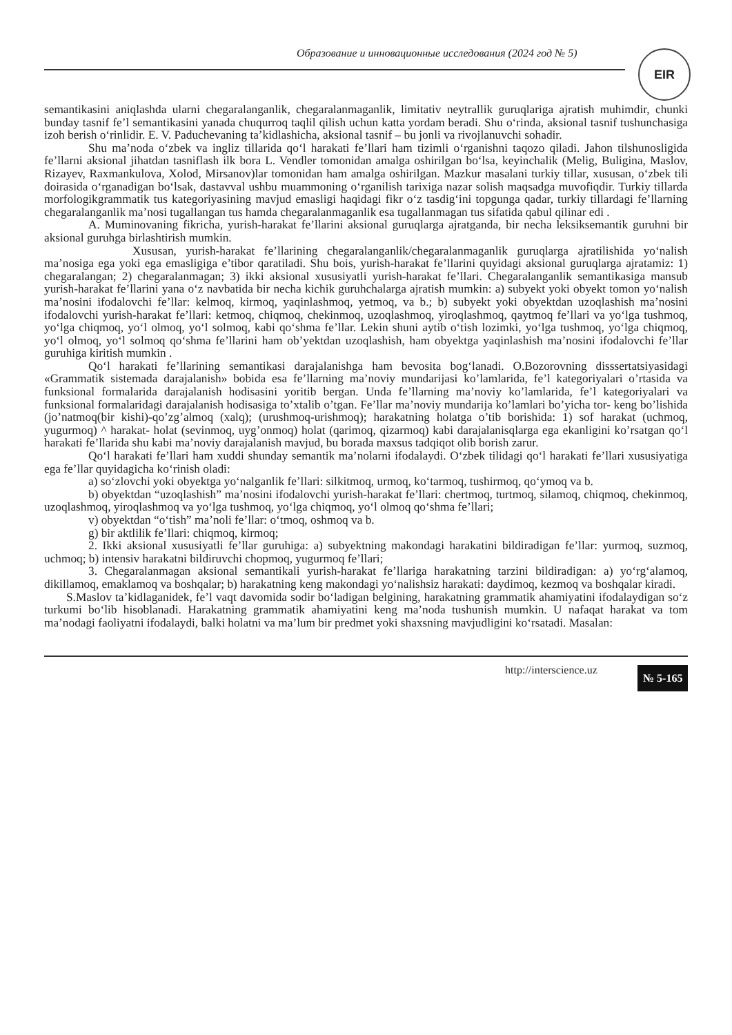Образование и инновационные исследования (2024 год № 5)
EIR
semantikasini aniqlashda ularni chegaralanganlik, chegaralanmaganlik, limitativ neytrallik guruqlariga ajratish muhimdir, chunki bunday tasnif fe’l semantikasini yanada chuqurroq taqlil qilish uchun katta yordam beradi. Shu o‘rinda, aksional tasnif tushunchasiga izoh berish o‘rinlidir. E. V. Paduchevaning ta’kidlashicha, aksional tasnif – bu jonli va rivojlanuvchi sohadir.
Shu ma’noda o‘zbek va ingliz tillarida qo‘l harakati fe’llari ham tizimli o‘rganishni taqozo qiladi. Jahon tilshunosligida fe’llarni aksional jihatdan tasniflash ilk bora L. Vendler tomonidan amalga oshirilgan bo‘lsa, keyinchalik (Melig, Buligina, Maslov, Rizayev, Raxmankulova, Xolod, Mirsanov)lar tomonidan ham amalga oshirilgan. Mazkur masalani turkiy tillar, xususan, o‘zbek tili doirasida o‘rganadigan bo‘lsak, dastavval ushbu muammoning o‘rganilish tarixiga nazar solish maqsadga muvofiqdir. Turkiy tillarda morfologikgrammatik tus kategoriyasining mavjud emasligi haqidagi fikr o‘z tasdig‘ini topgunga qadar, turkiy tillardagi fe’llarning chegaralanganlik ma’nosi tugallangan tus hamda chegaralanmaganlik esa tugallanmagan tus sifatida qabul qilinar edi .
A. Muminovaning fikricha, yurish-harakat fe’llarini aksional guruqlarga ajratganda, bir necha leksiksemantik guruhni bir aksional guruhga birlashtirish mumkin.
Xususan, yurish-harakat fe’llarining chegaralanganlik/chegaralanmaganlik guruqlarga ajratilishida yo‘nalish ma’nosiga ega yoki ega emasligiga e’tibor qaratiladi. Shu bois, yurish-harakat fe’llarini quyidagi aksional guruqlarga ajratamiz: 1) chegaralangan; 2) chegaralanmagan; 3) ikki aksional xususiyatli yurish-harakat fe’llari. Chegaralanganlik semantikasiga mansub yurish-harakat fe’llarini yana o‘z navbatida bir necha kichik guruhchalarga ajratish mumkin: a) subyekt yoki obyekt tomon yo‘nalish ma’nosini ifodalovchi fe’llar: kelmoq, kirmoq, yaqinlashmoq, yetmoq, va b.; b) subyekt yoki obyektdan uzoqlashish ma’nosini ifodalovchi yurish-harakat fe’llari: ketmoq, chiqmoq, chekinmoq, uzoqlashmoq, yiroqlashmoq, qaytmoq fe’llari va yo‘lga tushmoq, yo‘lga chiqmoq, yo‘l olmoq, yo‘l solmoq, kabi qo‘shma fe’llar. Lekin shuni aytib o‘tish lozimki, yo‘lga tushmoq, yo‘lga chiqmoq, yo‘l olmoq, yo‘l solmoq qo‘shma fe’llarini ham ob’yektdan uzoqlashish, ham obyektga yaqinlashish ma’nosini ifodalovchi fe’llar guruhiga kiritish mumkin .
Qo‘l harakati fe’llarining semantikasi darajalanishga ham bevosita bog‘lanadi. O.Bozorovning disssertatsiyasidagi «Grammatik sistemada darajalanish» bobida esa fe’llarning ma’noviy mundarijasi ko’lamlarida, fe’l kategoriyalari o’rtasida va funksional formalarida darajalanish hodisasini yoritib bergan. Unda fe’llarning ma’noviy ko’lamlarida, fe’l kategoriyalari va funksional formalaridagi darajalanish hodisasiga to’xtalib o’tgan. Fe’llar ma’noviy mundarija ko’lamlari bo’yicha tor- keng bo’lishida (jo’natmoq(bir kishi)-qo’zg’almoq (xalq); (urushmoq-urishmoq); harakatning holatga o’tib borishida: 1) sof harakat (uchmoq, yugurmoq) ^ harakat- holat (sevinmoq, uyg’onmoq) holat (qarimoq, qizarmoq) kabi darajalanisqlarga ega ekanligini ko’rsatgan qo‘l harakati fe’llarida shu kabi ma’noviy darajalanish mavjud, bu borada maxsus tadqiqot olib borish zarur.
Qo‘l harakati fe’llari ham xuddi shunday semantik ma’nolarni ifodalaydi. O‘zbek tilidagi qo‘l harakati fe’llari xususiyatiga ega fe’llar quyidagicha ko‘rinish oladi:
a) so‘zlovchi yoki obyektga yo‘nalganlik fe’llari: silkitmoq, urmoq, ko‘tarmoq, tushirmoq, qo‘ymoq va b.
b) obyektdan “uzoqlashish” ma’nosini ifodalovchi yurish-harakat fe’llari: chertmoq, turtmoq, silamoq, chiqmoq, chekinmoq, uzoqlashmoq, yiroqlashmoq va yo‘lga tushmoq, yo‘lga chiqmoq, yo‘l olmoq qo‘shma fe’llari;
v) obyektdan “o‘tish” ma’noli fe’llar: o‘tmoq, oshmoq va b.
g) bir aktlilik fe’llari: chiqmoq, kirmoq;
2. Ikki aksional xususiyatli fe’llar guruhiga: a) subyektning makondagi harakatini bildiradigan fe’llar: yurmoq, suzmoq, uchmoq; b) intensiv harakatni bildiruvchi chopmoq, yugurmoq fe’llari;
3. Chegaralanmagan aksional semantikali yurish-harakat fe’llariga harakatning tarzini bildiradigan: a) yo‘rg‘alamoq, dikillamoq, emaklamoq va boshqalar; b) harakatning keng makondagi yo‘nalishsiz harakati: daydimoq, kezmoq va boshqalar kiradi.
S.Maslov ta’kidlaganidek, fe’l vaqt davomida sodir bo‘ladigan belgining, harakatning grammatik ahamiyatini ifodalaydigan so‘z turkumi bo‘lib hisoblanadi. Harakatning grammatik ahamiyatini keng ma’noda tushunish mumkin. U nafaqat harakat va tom ma’nodagi faoliyatni ifodalaydi, balki holatni va ma’lum bir predmet yoki shaxsning mavjudligini ko‘rsatadi. Masalan:
http://interscience.uz № 5-165